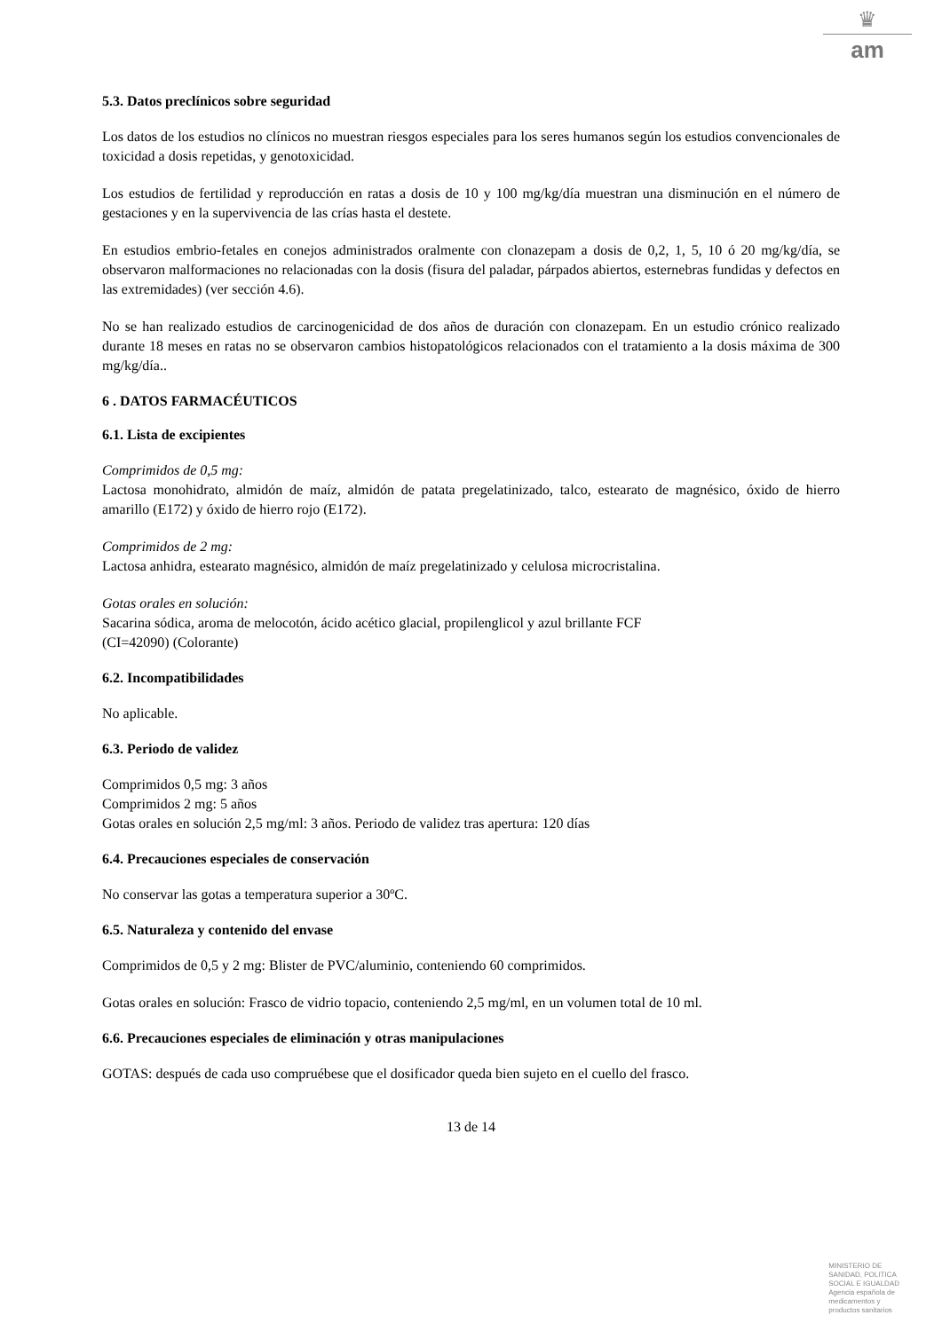♛
am
5.3. Datos preclínicos sobre seguridad
Los datos de los estudios no clínicos no muestran riesgos especiales para los seres humanos según los estudios convencionales de toxicidad a dosis repetidas, y genotoxicidad.
Los estudios de fertilidad y reproducción en ratas a dosis de 10 y 100 mg/kg/día muestran una disminución en el número de gestaciones y en la supervivencia de las crías hasta el destete.
En estudios embrio-fetales en conejos administrados oralmente con clonazepam a dosis de 0,2, 1, 5, 10 ó 20 mg/kg/día, se observaron malformaciones no relacionadas con la dosis (fisura del paladar, párpados abiertos, esternebras fundidas y defectos en las extremidades) (ver sección 4.6).
No se han realizado estudios de carcinogenicidad de dos años de duración con clonazepam. En un estudio crónico realizado durante 18 meses en ratas no se observaron cambios histopatológicos relacionados con el tratamiento a la dosis máxima de 300 mg/kg/día..
6 . DATOS FARMACÉUTICOS
6.1. Lista de excipientes
Comprimidos de 0,5 mg:
Lactosa monohidrato, almidón de maíz, almidón de patata pregelatinizado, talco, estearato de magnésico, óxido de hierro amarillo (E172) y óxido de hierro rojo (E172).
Comprimidos de 2 mg:
Lactosa anhidra, estearato magnésico, almidón de maíz pregelatinizado y celulosa microcristalina.
Gotas orales en solución:
Sacarina sódica, aroma de melocotón, ácido acético glacial, propilenglicol y azul brillante FCF
(CI=42090) (Colorante)
6.2. Incompatibilidades
No aplicable.
6.3. Periodo de validez
Comprimidos 0,5 mg: 3 años
Comprimidos 2 mg: 5 años
Gotas orales en solución 2,5 mg/ml: 3 años. Periodo de validez tras apertura: 120 días
6.4. Precauciones especiales de conservación
No conservar las gotas a temperatura superior a 30ºC.
6.5. Naturaleza y contenido del envase
Comprimidos de 0,5 y 2 mg: Blister de PVC/aluminio, conteniendo 60 comprimidos.
Gotas orales en solución: Frasco de vidrio topacio, conteniendo 2,5 mg/ml, en un volumen total de 10 ml.
6.6. Precauciones especiales de eliminación y otras manipulaciones
GOTAS: después de cada uso compruébese que el dosificador queda bien sujeto en el cuello del frasco.
13 de 14
MINISTERIO DE
SANIDAD, POLITICA
SOCIAL E IGUALDAD
Agencia española de
medicamentos y
productos sanitarios